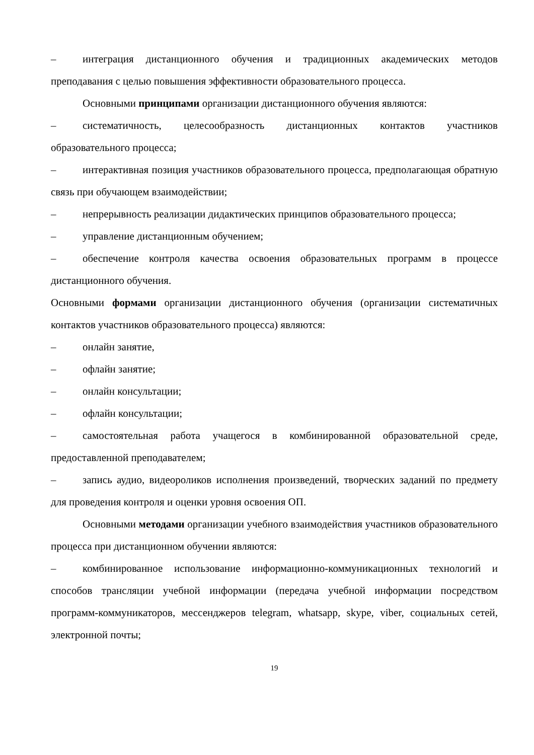– интеграция дистанционного обучения и традиционных академических методов преподавания с целью повышения эффективности образовательного процесса.
Основными принципами организации дистанционного обучения являются:
– систематичность, целесообразность дистанционных контактов участников образовательного процесса;
– интерактивная позиция участников образовательного процесса, предполагающая обратную связь при обучающем взаимодействии;
– непрерывность реализации дидактических принципов образовательного процесса;
– управление дистанционным обучением;
– обеспечение контроля качества освоения образовательных программ в процессе дистанционного обучения.
Основными формами организации дистанционного обучения (организации систематичных контактов участников образовательного процесса) являются:
– онлайн занятие,
– офлайн занятие;
– онлайн консультации;
– офлайн консультации;
– самостоятельная работа учащегося в комбинированной образовательной среде, предоставленной преподавателем;
– запись аудио, видеороликов исполнения произведений, творческих заданий по предмету для проведения контроля и оценки уровня освоения ОП.
Основными методами организации учебного взаимодействия участников образовательного процесса при дистанционном обучении являются:
– комбинированное использование информационно-коммуникационных технологий и способов трансляции учебной информации (передача учебной информации посредством программ-коммуникаторов, мессенджеров telegram, whatsapp, skype, viber, социальных сетей, электронной почты;
19